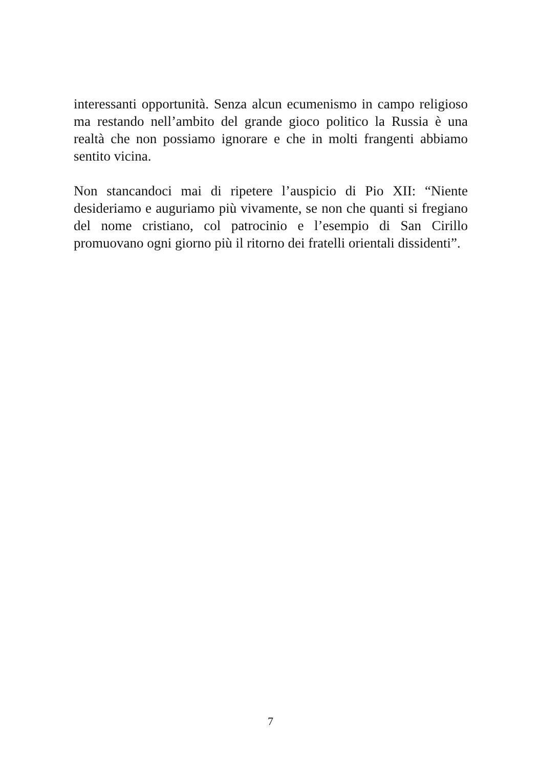interessanti opportunità. Senza alcun ecumenismo in campo religioso ma restando nell’ambito del grande gioco politico la Russia è una realtà che non possiamo ignorare e che in molti frangenti abbiamo sentito vicina.
Non stancandoci mai di ripetere l’auspicio di Pio XII: “Niente desideriamo e auguriamo più vivamente, se non che quanti si fregiano del nome cristiano, col patrocinio e l’esempio di San Cirillo promuovano ogni giorno più il ritorno dei fratelli orientali dissidenti”.
7